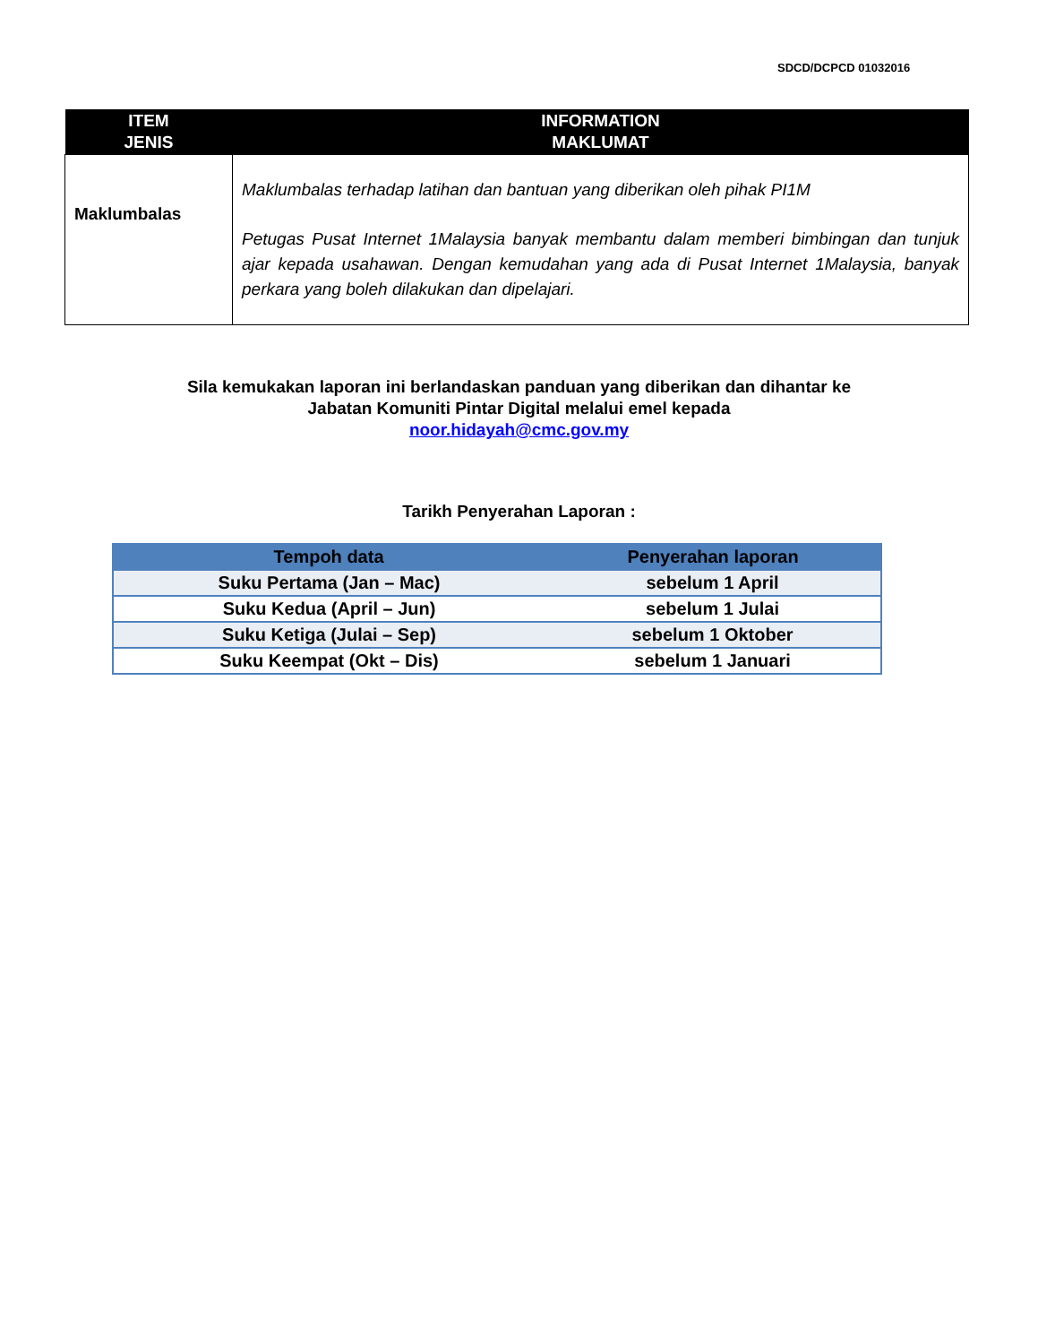SDCD/DCPCD 01032016
| ITEM JENIS | INFORMATION MAKLUMAT |
| --- | --- |
| Maklumbalas | Maklumbalas terhadap latihan dan bantuan yang diberikan oleh pihak PI1M Petugas Pusat Internet 1Malaysia banyak membantu dalam memberi bimbingan dan tunjuk ajar kepada usahawan. Dengan kemudahan yang ada di Pusat Internet 1Malaysia, banyak perkara yang boleh dilakukan dan dipelajari. |
Sila kemukakan laporan ini berlandaskan panduan yang diberikan dan dihantar ke
Jabatan Komuniti Pintar Digital melalui emel kepada
noor.hidayah@cmc.gov.my
Tarikh Penyerahan Laporan :
| Tempoh data | Penyerahan laporan |
| --- | --- |
| Suku Pertama (Jan – Mac) | sebelum 1 April |
| Suku Kedua (April – Jun) | sebelum 1 Julai |
| Suku Ketiga (Julai – Sep) | sebelum 1 Oktober |
| Suku Keempat (Okt – Dis) | sebelum 1 Januari |